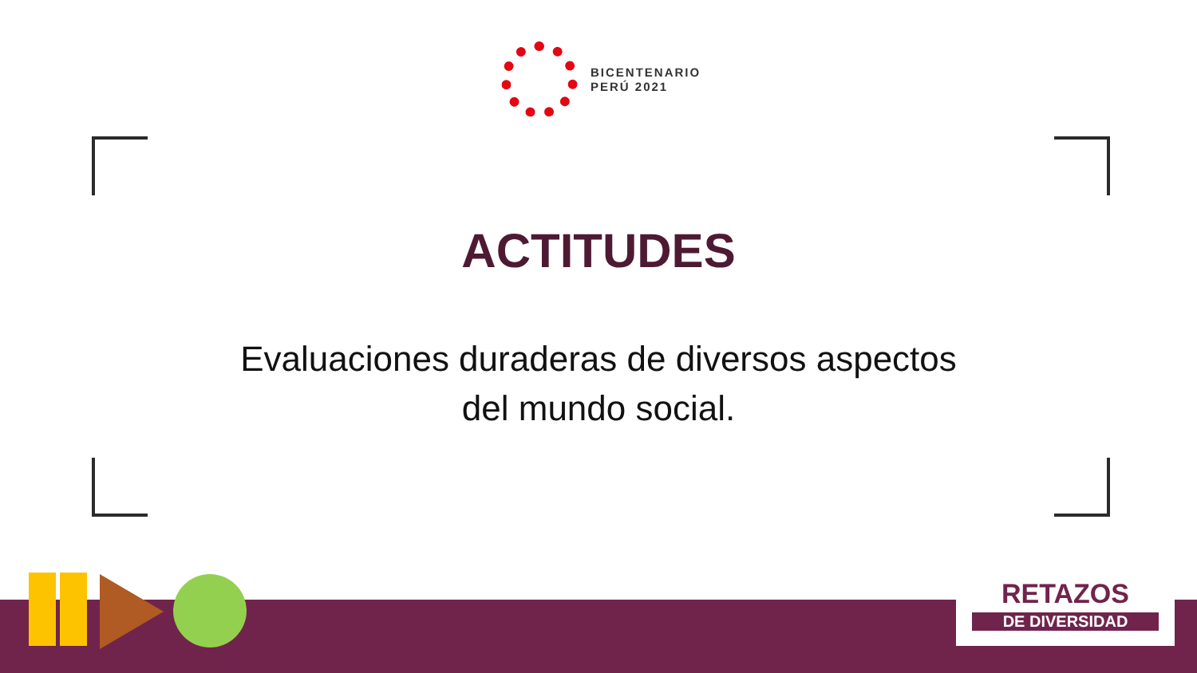BICENTENARIO
PERÚ 2021
ACTITUDES
Evaluaciones duraderas de diversos aspectos
del mundo social.
RETAZOS
DE DIVERSIDAD